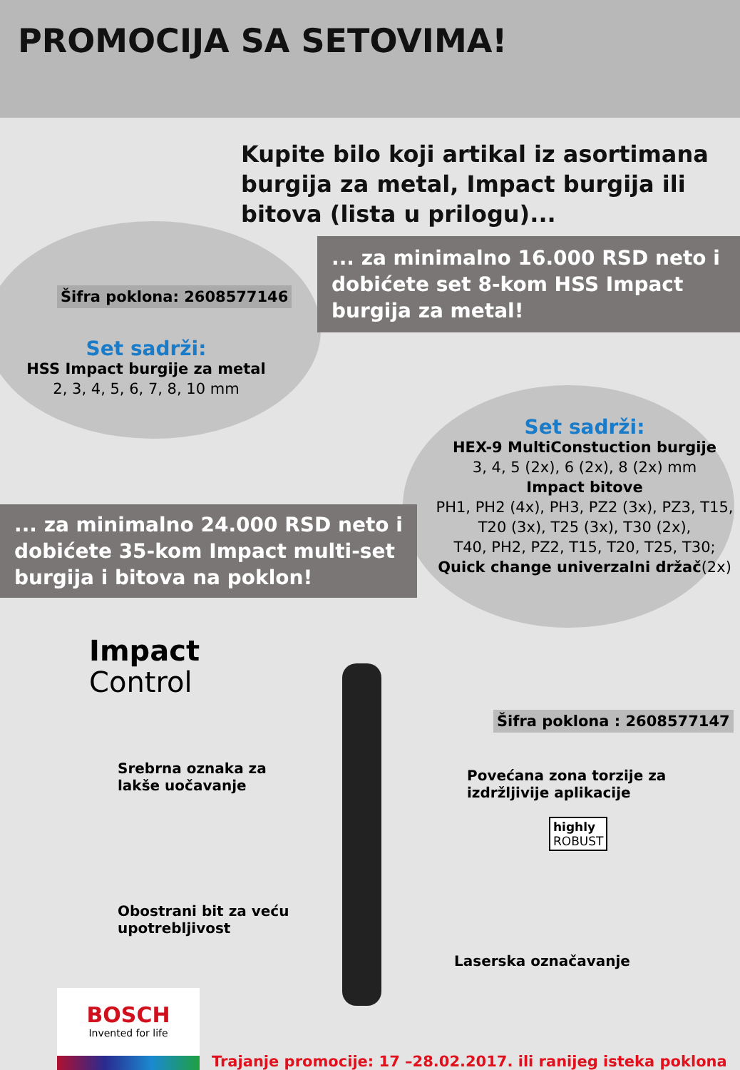PROMOCIJA SA SETOVIMA!
Kupite bilo koji artikal iz asortimana burgija za metal, Impact burgija ili bitova (lista u prilogu)...
... za minimalno 16.000 RSD neto i dobićete set 8-kom HSS Impact burgija za metal!
Šifra poklona: 2608577146
Set sadrži:
HSS Impact burgije za metal
2, 3, 4, 5, 6, 7, 8, 10 mm
Set sadrži:
HEX-9 MultiConstuction burgije
3, 4, 5 (2x), 6 (2x), 8 (2x) mm
Impact bitove
PH1, PH2 (4x), PH3, PZ2 (3x), PZ3, T15, T20 (3x), T25 (3x), T30 (2x),
T40, PH2, PZ2, T15, T20, T25, T30;
Quick change univerzalni držač(2x)
... za minimalno 24.000 RSD neto i dobićete 35-kom Impact multi-set burgija i bitova na poklon!
Šifra poklona : 2608577147
Impact
Control
Srebrna oznaka za
lakše uočavanje
Povećana zona torzije za
izdržljivije aplikacije
highly
ROBUST
Obostrani bit za veću
upotrebljivost
Laserska označavanje
BOSCH
Invented for life
Trajanje promocije: 17 –28.02.2017. ili ranijeg isteka poklona